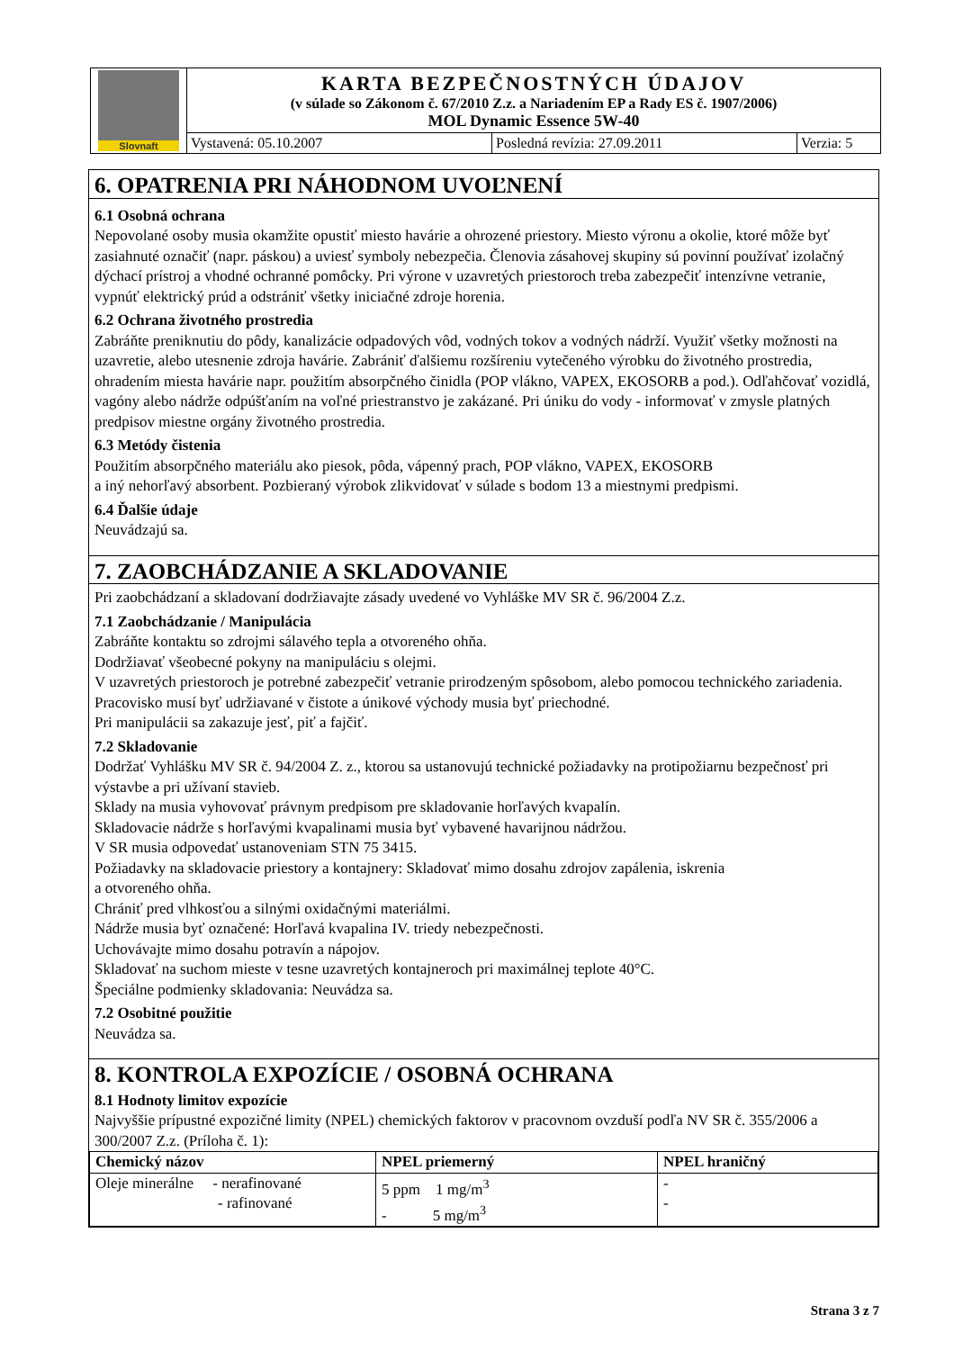Slovnaft
KARTA BEZPEČNOSTNÝCH ÚDAJOV
(v súlade so Zákonom č. 67/2010 Z.z. a Nariadením EP a Rady ES č. 1907/2006)
MOL Dynamic Essence 5W-40
Vystavená: 05.10.2007 Posledná revízia: 27.09.2011 Verzia: 5
6. OPATRENIA PRI NÁHODNOM UVOĽNENÍ
6.1 Osobná ochrana
Nepovolané osoby musia okamžite opustiť miesto havárie a ohrozené priestory. Miesto výronu a okolie, ktoré môže byť zasiahnuté označiť (napr. páskou) a uviesť symboly nebezpečia. Členovia zásahovej skupiny sú povinní používať izolačný dýchací prístroj a vhodné ochranné pomôcky. Pri výrone v uzavretých priestoroch treba zabezpečiť intenzívne vetranie, vypnúť elektrický prúd a odstrániť všetky iniciačné zdroje horenia.
6.2 Ochrana životného prostredia
Zabráňte preniknutiu do pôdy, kanalizácie odpadových vôd, vodných tokov a vodných nádrží. Využiť všetky možnosti na uzavretie, alebo utesnenie zdroja havárie. Zabrániť ďalšiemu rozšíreniu vytečeného výrobku do životného prostredia, ohradením miesta havárie napr. použitím absorpčného činidla (POP vlákno, VAPEX, EKOSORB a pod.). Odľahčovať vozidlá, vagóny alebo nádrže odpúšťaním na voľné priestranstvo je zakázané. Pri úniku do vody - informovať v zmysle platných predpisov miestne orgány životného prostredia.
6.3 Metódy čistenia
Použitím absorpčného materiálu ako piesok, pôda, vápenný prach, POP vlákno, VAPEX, EKOSORB
a iný nehorľavý absorbent. Pozbieraný výrobok zlikvidovať v súlade s bodom 13 a miestnymi predpismi.
6.4 Ďalšie údaje
Neuvádzajú sa.
7. ZAOBCHÁDZANIE A SKLADOVANIE
Pri zaobchádzaní a skladovaní dodržiavajte zásady uvedené vo Vyhláške MV SR č. 96/2004 Z.z.
7.1 Zaobchádzanie / Manipulácia
Zabráňte kontaktu so zdrojmi sálavého tepla a otvoreného ohňa.
Dodržiavať všeobecné pokyny na manipuláciu s olejmi.
V uzavretých priestoroch je potrebné zabezpečiť vetranie prirodzeným spôsobom, alebo pomocou technického zariadenia.
Pracovisko musí byť udržiavané v čistote a únikové východy musia byť priechodné.
Pri manipulácii sa zakazuje jesť, piť a fajčiť.
7.2 Skladovanie
Dodržať Vyhlášku MV SR č. 94/2004 Z. z., ktorou sa ustanovujú technické požiadavky na protipožiarnu bezpečnosť pri výstavbe a pri užívaní stavieb.
Sklady na musia vyhovovať právnym predpisom pre skladovanie horľavých kvapalín.
Skladovacie nádrže s horľavými kvapalinami musia byť vybavené havarijnou nádržou.
V SR musia odpovedať ustanoveniam STN 75 3415.
Požiadavky na skladovacie priestory a kontajnery: Skladovať mimo dosahu zdrojov zapálenia, iskrenia
a otvoreného ohňa.
Chrániť pred vlhkosťou a silnými oxidačnými materiálmi.
Nádrže musia byť označené: Horľavá kvapalina IV. triedy nebezpečnosti.
Uchovávajte mimo dosahu potravín a nápojov.
Skladovať na suchom mieste v tesne uzavretých kontajneroch pri maximálnej teplote 40°C.
Špeciálne podmienky skladovania: Neuvádza sa.
7.2 Osobitné použitie
Neuvádza sa.
8. KONTROLA EXPOZÍCIE / OSOBNÁ OCHRANA
8.1 Hodnoty limitov expozície
Najvyššie prípustné expozičné limity (NPEL) chemických faktorov v pracovnom ovzduší podľa NV SR č. 355/2006 a 300/2007 Z.z. (Príloha č. 1):
| Chemický názov | NPEL priemerný | NPEL hraničný |
| --- | --- | --- |
| Oleje minerálne - nerafinované - rafinované | 5 ppm 1 mg/m<sup>3</sup> - 5 mg/m<sup>3</sup> | - - |
Strana 3 z 7